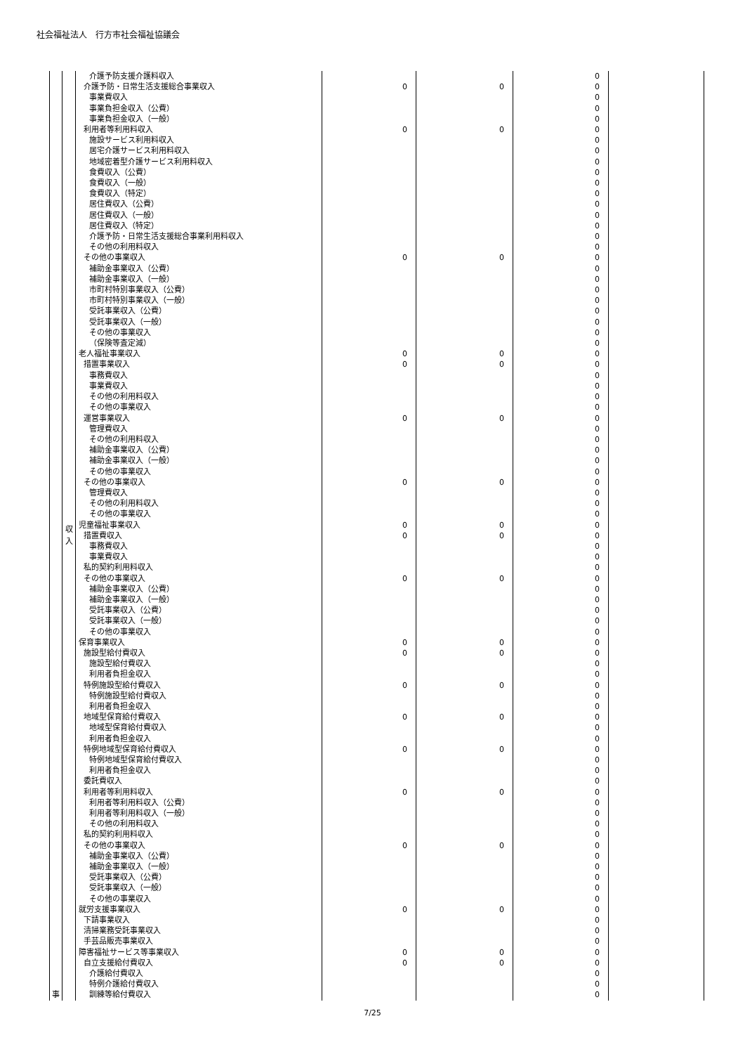社会福祉法人　行方市社会福祉協議会
| 事 | 収 入 | 介護予防支援介護料収入 | | | 0 | |
| | | 介護予防・日常生活支援総合事業収入 | 0 | 0 | 0 | |
| | | 事業費収入 | | | 0 | |
| | | 事業負担金収入（公費） | | | 0 | |
| | | 事業負担金収入（一般） | | | 0 | |
| | | 利用者等利用料収入 | 0 | 0 | 0 | |
| | | 施設サービス利用料収入 | | | 0 | |
| | | 居宅介護サービス利用料収入 | | | 0 | |
| | | 地域密着型介護サービス利用料収入 | | | 0 | |
| | | 食費収入（公費） | | | 0 | |
| | | 食費収入（一般） | | | 0 | |
| | | 食費収入（特定） | | | 0 | |
| | | 居住費収入（公費） | | | 0 | |
| | | 居住費収入（一般） | | | 0 | |
| | | 居住費収入（特定） | | | 0 | |
| | | 介護予防・日常生活支援総合事業利用料収入 | | | 0 | |
| | | その他の利用料収入 | | | 0 | |
| | | その他の事業収入 | 0 | 0 | 0 | |
| | | 補助金事業収入（公費） | | | 0 | |
| | | 補助金事業収入（一般） | | | 0 | |
| | | 市町村特別事業収入（公費） | | | 0 | |
| | | 市町村特別事業収入（一般） | | | 0 | |
| | | 受託事業収入（公費） | | | 0 | |
| | | 受託事業収入（一般） | | | 0 | |
| | | その他の事業収入 | | | 0 | |
| | | （保険等査定減） | | | 0 | |
| | | 老人福祉事業収入 | 0 | 0 | 0 | |
| | | 措置事業収入 | 0 | 0 | 0 | |
| | | 事務費収入 | | | 0 | |
| | | 事業費収入 | | | 0 | |
| | | その他の利用料収入 | | | 0 | |
| | | その他の事業収入 | | | 0 | |
| | | 運営事業収入 | 0 | 0 | 0 | |
| | | 管理費収入 | | | 0 | |
| | | その他の利用料収入 | | | 0 | |
| | | 補助金事業収入（公費） | | | 0 | |
| | | 補助金事業収入（一般） | | | 0 | |
| | | その他の事業収入 | | | 0 | |
| | | その他の事業収入 | 0 | 0 | 0 | |
| | | 管理費収入 | | | 0 | |
| | | その他の利用料収入 | | | 0 | |
| | | その他の事業収入 | | | 0 | |
| | | 児童福祉事業収入 | 0 | 0 | 0 | |
| | | 措置費収入 | 0 | 0 | 0 | |
| | | 事務費収入 | | | 0 | |
| | | 事業費収入 | | | 0 | |
| | | 私的契約利用料収入 | | | 0 | |
| | | その他の事業収入 | 0 | 0 | 0 | |
| | | 補助金事業収入（公費） | | | 0 | |
| | | 補助金事業収入（一般） | | | 0 | |
| | | 受託事業収入（公費） | | | 0 | |
| | | 受託事業収入（一般） | | | 0 | |
| | | その他の事業収入 | | | 0 | |
| | | 保育事業収入 | 0 | 0 | 0 | |
| | | 施設型給付費収入 | 0 | 0 | 0 | |
| | | 施設型給付費収入 | | | 0 | |
| | | 利用者負担金収入 | | | 0 | |
| | | 特例施設型給付費収入 | 0 | 0 | 0 | |
| | | 特例施設型給付費収入 | | | 0 | |
| | | 利用者負担金収入 | | | 0 | |
| | | 地域型保育給付費収入 | 0 | 0 | 0 | |
| | | 地域型保育給付費収入 | | | 0 | |
| | | 利用者負担金収入 | | | 0 | |
| | | 特例地域型保育給付費収入 | 0 | 0 | 0 | |
| | | 特例地域型保育給付費収入 | | | 0 | |
| | | 利用者負担金収入 | | | 0 | |
| | | 委託費収入 | | | 0 | |
| | | 利用者等利用料収入 | 0 | 0 | 0 | |
| | | 利用者等利用料収入（公費） | | | 0 | |
| | | 利用者等利用料収入（一般） | | | 0 | |
| | | その他の利用料収入 | | | 0 | |
| | | 私的契約利用料収入 | | | 0 | |
| | | その他の事業収入 | 0 | 0 | 0 | |
| | | 補助金事業収入（公費） | | | 0 | |
| | | 補助金事業収入（一般） | | | 0 | |
| | | 受託事業収入（公費） | | | 0 | |
| | | 受託事業収入（一般） | | | 0 | |
| | | その他の事業収入 | | | 0 | |
| | | 就労支援事業収入 | 0 | 0 | 0 | |
| | | 下請事業収入 | | | 0 | |
| | | 清掃業務受託事業収入 | | | 0 | |
| | | 手芸品販売事業収入 | | | 0 | |
| | | 障害福祉サービス等事業収入 | 0 | 0 | 0 | |
| | | 自立支援給付費収入 | 0 | 0 | 0 | |
| | | 介護給付費収入 | | | 0 | |
| | | 特例介護給付費収入 | | | 0 | |
| | | 訓練等給付費収入 | | | 0 | |
7/25